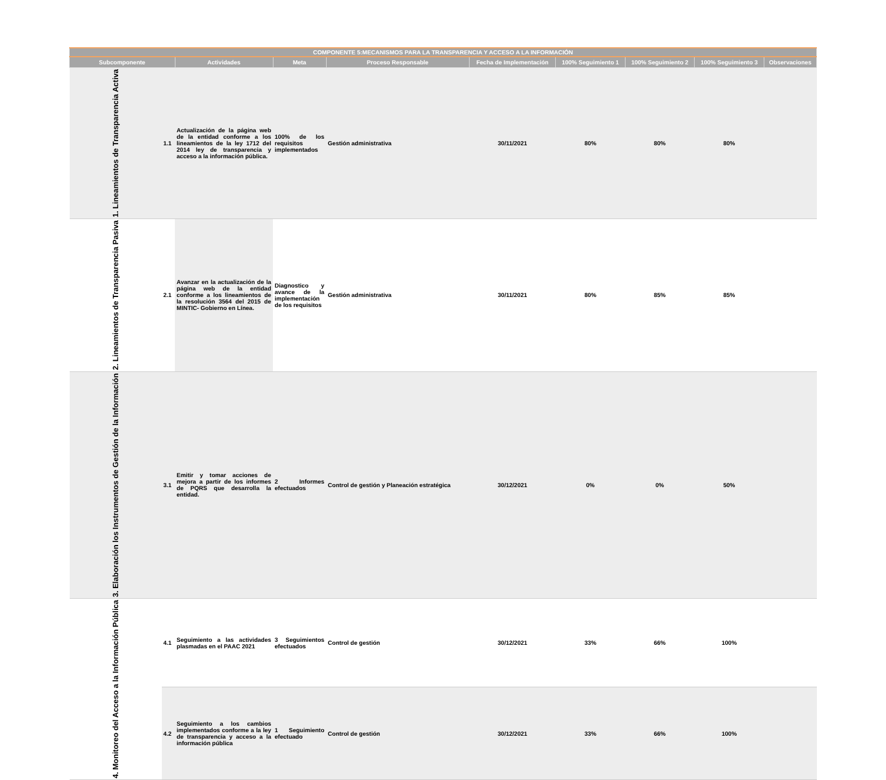| COMPONENTE 5:MECANISMOS PARA LA TRANSPARENCIA Y ACCESO A LA INFORMACIÓN | | | | | | | | | |
| --- | --- | --- | --- | --- | --- | --- | --- | --- | --- |
| Subcomponente | | Actividades | Meta | Proceso Responsable | Fecha de Implementación | 100% Seguimiento 1 | 100% Seguimiento 2 | 100% Seguimiento 3 | Observaciones |
| 1. Lineamientos de Transparencia Activa | 1.1 | Actualización de la página web de la entidad conforme a los lineamientos de la ley 1712 del 2014 ley de transparencia y acceso a la información pública. | 100% de los requisitos implementados | Gestión administrativa | 30/11/2021 | 80% | 80% | 80% | |
| 2. Lineamientos de Transparencia Pasiva | 2.1 | Avanzar en la actualización de la página web de la entidad conforme a los lineamientos de la resolución 3564 del 2015 de MINTIC- Gobierno en Línea. | Diagnostico y avance de la implementación de los requisitos | Gestión administrativa | 30/11/2021 | 80% | 85% | 85% | |
| 3. Elaboración los Instrumentos de Gestión de la Información | 3.1 | Emitir y tomar acciones de mejora a partir de los informes de PQRS que desarrolla la entidad. | 2 Informes efectuados | Control de gestión y Planeación estratégica | 30/12/2021 | 0% | 0% | 50% | |
| 4. Monitoreo del Acceso a la Información Pública | 4.1 | Seguimiento a las actividades plasmadas en el PAAC 2021 | 3 Seguimientos efectuados | Control de gestión | 30/12/2021 | 33% | 66% | 100% | |
| | 4.2 | Seguimiento a los cambios implementados conforme a la ley de transparencia y acceso a la información pública | 1 Seguimiento efectuado | Control de gestión | 30/12/2021 | 33% | 66% | 100% | |